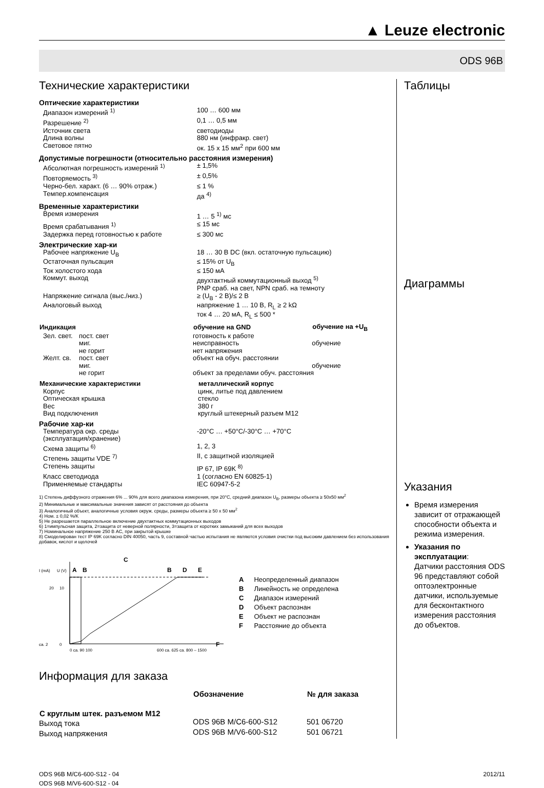▲ Leuze electronic
ODS 96B
Технические характеристики
Оптические характеристики
| Диапазон измерений <sup>1)</sup> | 100 … 600 мм |
| Разрешение <sup>2)</sup> | 0,1 … 0,5 мм |
| Источник света | светодиоды |
| Длина волны | 880 нм (инфракр. свет) |
| Световое пятно | ок. 15 x 15 мм<sup>2</sup> при 600 мм |
Допустимые погрешности (относительно расстояния измерения)
| Абсолютная погрешность измерений <sup>1)</sup> | ± 1,5% |
| Повторяемость <sup>3)</sup> | ± 0,5% |
| Черно-бел. характ. (6 … 90% отраж.) | ≤ 1 % |
| Темпер.компенсация | да <sup>4)</sup> |
Временные характеристики
| Время измерения | 1 … 5 <sup>1)</sup> мс |
| Время срабатывания <sup>1)</sup> | ≤ 15 мс |
| Задержка перед готовностью к работе | ≤ 300 мс |
Электрические хар-ки
| Рабочее напряжение U<sub>B</sub> | 18 … 30 В DC (вкл. остаточную пульсацию) |
| Остаточная пульсация | ≤ 15% от U<sub>B</sub> |
| Ток холостого хода | ≤ 150 мА |
| Коммут. выход | двухтактный коммутационный выход <sup>5)</sup> PNP сраб. на свет, NPN сраб. на темноту |
| Напряжение сигнала (выс./низ.) | ≥ (U<sub>B</sub> - 2 В)/≤ 2 В |
| Аналоговый выход | напряжение 1 … 10 В, R<sub>L</sub> ≥ 2 kΩ ток 4 … 20 мА, R<sub>L</sub> ≤ 500 * |
| Индикация | | обучение на GND | обучение на +U<sub>B</sub> |
| --- | --- | --- | --- |
| Зел. свет. | пост. свет | готовность к работе | |
| | миг. | неисправность | обучение |
| | не горит | нет напряжения | |
| Желт. св. | пост. свет | объект на обуч. расстоянии | |
| | миг. | | обучение |
| | не горит | объект за пределами обуч. расстояния | |
| Механические характеристики | металлический корпус |
| --- | --- |
| Корпус | цинк, литье под давлением |
| Оптическая крышка | стекло |
| Вес | 380 г |
| Вид подключения | круглый штекерный разъем M12 |
Рабочие хар-ки
| Температура окр. среды (эксплуатация/хранение) | -20°C … +50°C/-30°C … +70°C |
| Схема защиты <sup>6)</sup> | 1, 2, 3 |
| Степень защиты VDE <sup>7)</sup> | II, с защитной изоляцией |
| Степень защиты | IP 67, IP 69K <sup>8)</sup> |
| Класс светодиода | 1 (согласно EN 60825-1) |
| Применяемые стандарты | IEC 60947-5-2 |
1) Степень диффузного отражения 6% ... 90% для всего диапазона измерения, при 20°C, средний диапазон U<sub>B</sub>, размеры объекта ≥ 50x50 мм<sup>2</sup>
2) Минимальные и максимальные значения зависят от расстояния до объекта
3) Аналогичный объект, аналогичные условия окруж. среды, размеры объекта ≥ 50 x 50 мм<sup>2</sup>
4) Ном. ± 0,02 %/K
5) Не разрешается параллельное включение двухтактных коммутационных выходов
6) 1=импульсная защита, 2=защита от неверной полярности, 3=защита от коротких замыканий для всех выходов
7) Номинальное напряжение 250 В AC, при закрытой крышке
8) Смоделирован тест IP 69K согласно DIN 40050, часть 9, составной частью испытания не являются условия очистки под высоким давлением без использования добавок, кислот и щелочей
I (mA)
U (V)
A
B
C
B
D
E
ca. 2
0
20
10
0 ca. 90 100
600 ca. 625 ca. 800 – 1500
F
| A | Неопределенный диапазон |
| B | Линейность не определена |
| C | Диапазон измерений |
| D | Объект распознан |
| E | Объект не распознан |
| F | Расстояние до объекта |
Информация для заказа
| | Обозначение | № для заказа |
| С круглым штек. разъемом M12 | | |
| Выход тока | ODS 96B M/C6-600-S12 | 501 06720 |
| Выход напряжения | ODS 96B M/V6-600-S12 | 501 06721 |
Таблицы
Диаграммы
Указания
Время измерения зависит от отражающей способности объекта и режима измерения.
Указания по эксплуатации:
Датчики расстояния ODS 96 представляют собой оптоэлектронные датчики, используемые для бесконтактного измерения расстояния до объектов.
ODS 96B M/C6-600-S12 - 04
ODS 96B M/V6-600-S12 - 04
2012/11